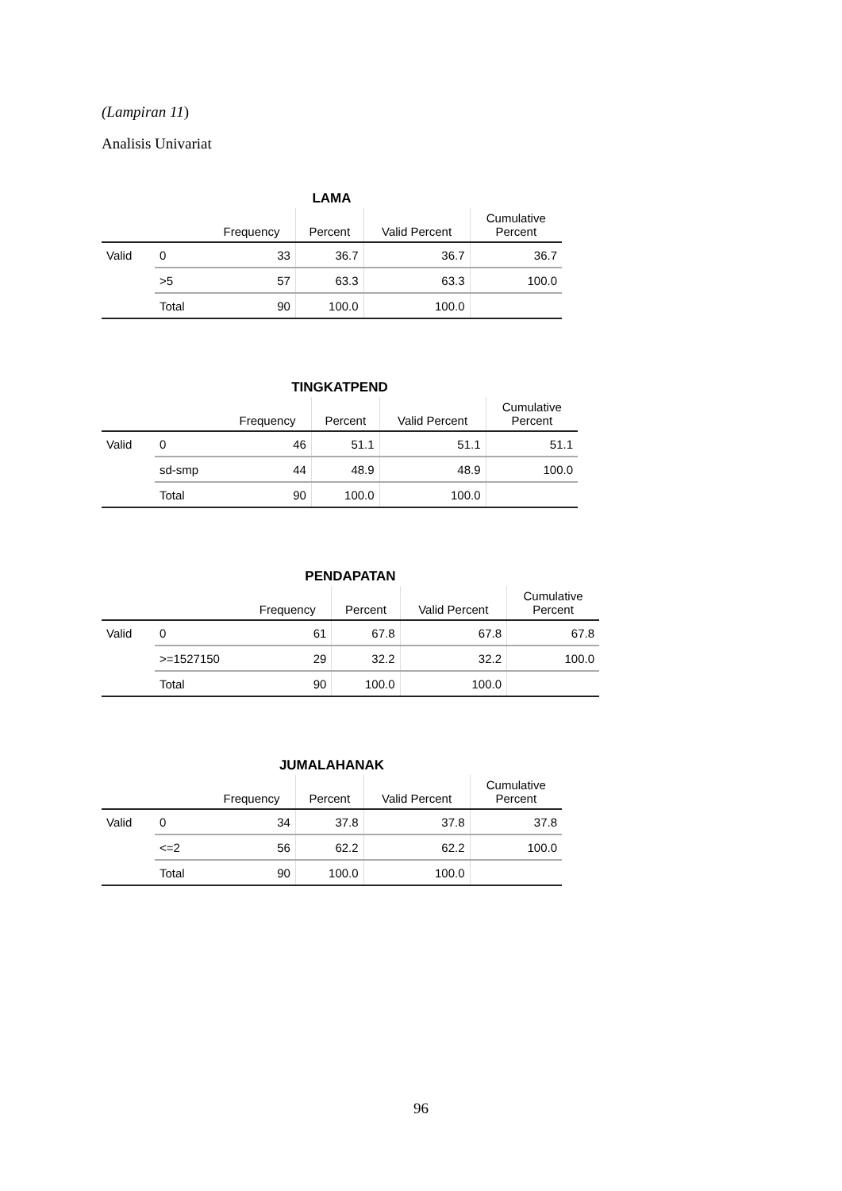(Lampiran 11)
Analisis Univariat
LAMA
| | | Frequency | Percent | Valid Percent | Cumulative Percent |
| --- | --- | --- | --- | --- | --- |
| Valid | 0 | 33 | 36.7 | 36.7 | 36.7 |
| | >5 | 57 | 63.3 | 63.3 | 100.0 |
| | Total | 90 | 100.0 | 100.0 | |
TINGKATPEND
| | | Frequency | Percent | Valid Percent | Cumulative Percent |
| --- | --- | --- | --- | --- | --- |
| Valid | 0 | 46 | 51.1 | 51.1 | 51.1 |
| | sd-smp | 44 | 48.9 | 48.9 | 100.0 |
| | Total | 90 | 100.0 | 100.0 | |
PENDAPATAN
| | | Frequency | Percent | Valid Percent | Cumulative Percent |
| --- | --- | --- | --- | --- | --- |
| Valid | 0 | 61 | 67.8 | 67.8 | 67.8 |
| | >=1527150 | 29 | 32.2 | 32.2 | 100.0 |
| | Total | 90 | 100.0 | 100.0 | |
JUMALAHANAK
| | | Frequency | Percent | Valid Percent | Cumulative Percent |
| --- | --- | --- | --- | --- | --- |
| Valid | 0 | 34 | 37.8 | 37.8 | 37.8 |
| | <=2 | 56 | 62.2 | 62.2 | 100.0 |
| | Total | 90 | 100.0 | 100.0 | |
96